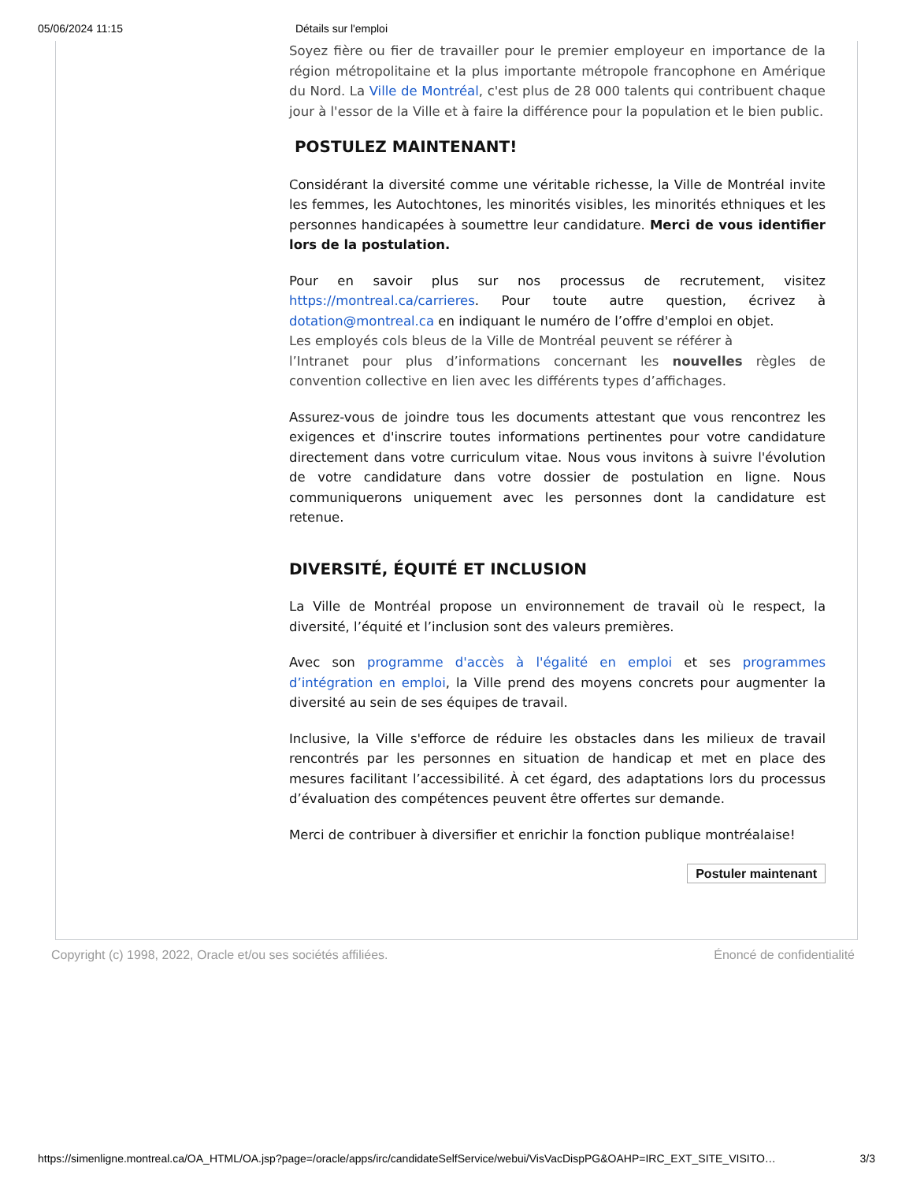05/06/2024 11:15 Détails sur l'emploi
Soyez fière ou fier de travailler pour le premier employeur en importance de la région métropolitaine et la plus importante métropole francophone en Amérique du Nord. La Ville de Montréal, c'est plus de 28 000 talents qui contribuent chaque jour à l'essor de la Ville et à faire la différence pour la population et le bien public.
POSTULEZ MAINTENANT!
Considérant la diversité comme une véritable richesse, la Ville de Montréal invite les femmes, les Autochtones, les minorités visibles, les minorités ethniques et les personnes handicapées à soumettre leur candidature. Merci de vous identifier lors de la postulation.
Pour en savoir plus sur nos processus de recrutement, visitez https://montreal.ca/carrieres. Pour toute autre question, écrivez à dotation@montreal.ca en indiquant le numéro de l’offre d'emploi en objet.
Les employés cols bleus de la Ville de Montréal peuvent se référer à
l’Intranet pour plus d’informations concernant les nouvelles règles de convention collective en lien avec les différents types d’affichages.
Assurez-vous de joindre tous les documents attestant que vous rencontrez les exigences et d'inscrire toutes informations pertinentes pour votre candidature directement dans votre curriculum vitae. Nous vous invitons à suivre l'évolution de votre candidature dans votre dossier de postulation en ligne. Nous communiquerons uniquement avec les personnes dont la candidature est retenue.
DIVERSITÉ, ÉQUITÉ ET INCLUSION
La Ville de Montréal propose un environnement de travail où le respect, la diversité, l’équité et l’inclusion sont des valeurs premières.
Avec son programme d'accès à l'égalité en emploi et ses programmes d’intégration en emploi, la Ville prend des moyens concrets pour augmenter la diversité au sein de ses équipes de travail.
Inclusive, la Ville s'efforce de réduire les obstacles dans les milieux de travail rencontrés par les personnes en situation de handicap et met en place des mesures facilitant l’accessibilité. À cet égard, des adaptations lors du processus d’évaluation des compétences peuvent être offertes sur demande.
Merci de contribuer à diversifier et enrichir la fonction publique montréalaise!
Postuler maintenant
Copyright (c) 1998, 2022, Oracle et/ou ses sociétés affiliées. Énoncé de confidentialité
https://simenligne.montreal.ca/OA_HTML/OA.jsp?page=/oracle/apps/irc/candidateSelfService/webui/VisVacDispPG&OAHP=IRC_EXT_SITE_VISITO… 3/3